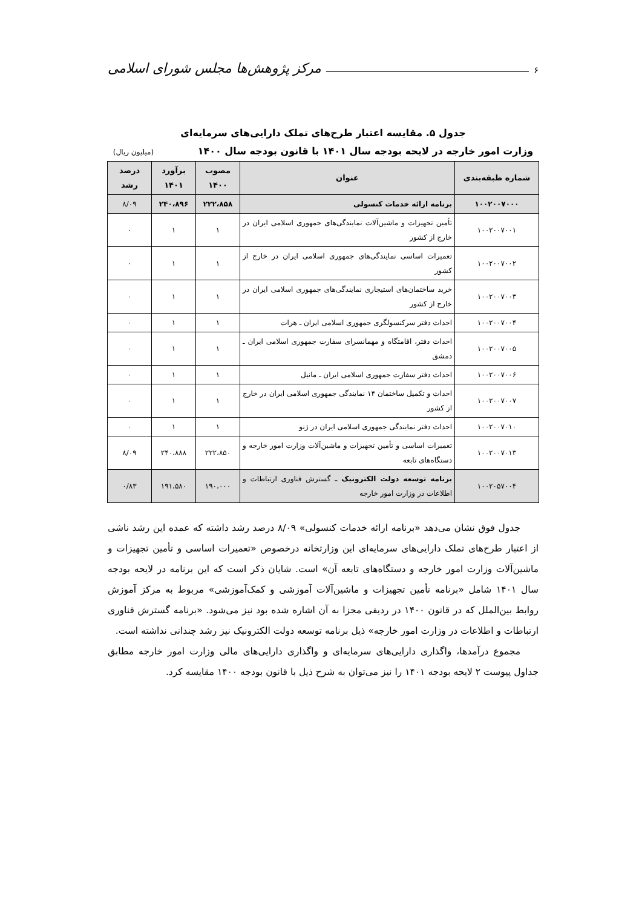۶ مرکز پژوهش‌ها مجلس شورای اسلامی
جدول ۵. مقایسه اعتبار طرح‌های تملک دارایی‌های سرمایه‌ای
وزارت امور خارجه در لایحه بودجه سال ۱۴۰۱ با قانون بودجه سال ۱۴۰۰ (میلیون ریال)
| شماره طبقه‌بندی | عنوان | مصوب ۱۴۰۰ | برآورد ۱۴۰۱ | درصد رشد |
| --- | --- | --- | --- | --- |
| ۱۰۰۲۰۰۷۰۰۰ | برنامه ارائه خدمات کنسولی | ۲۲۲،۸۵۸ | ۲۴۰،۸۹۶ | ۸/۰۹ |
| ۱۰۰۲۰۰۷۰۰۱ | تأمین تجهیزات و ماشین‌آلات نمایندگی‌های جمهوری اسلامی ایران در خارج از کشور | ۱ | ۱ | ۰ |
| ۱۰۰۲۰۰۷۰۰۲ | تعمیرات اساسی نمایندگی‌های جمهوری اسلامی ایران در خارج از کشور | ۱ | ۱ | ۰ |
| ۱۰۰۲۰۰۷۰۰۳ | خرید ساختمان‌های استیجاری نمایندگی‌های جمهوری اسلامی ایران در خارج از کشور | ۱ | ۱ | ۰ |
| ۱۰۰۲۰۰۷۰۰۴ | احداث دفتر سرکنسولگری جمهوری اسلامی ایران ـ هرات | ۱ | ۱ | ۰ |
| ۱۰۰۲۰۰۷۰۰۵ | احداث دفتر، اقامتگاه و مهمانسرای سفارت جمهوری اسلامی ایران ـ دمشق | ۱ | ۱ | ۰ |
| ۱۰۰۲۰۰۷۰۰۶ | احداث دفتر سفارت جمهوری اسلامی ایران ـ مانیل | ۱ | ۱ | ۰ |
| ۱۰۰۲۰۰۷۰۰۷ | احداث و تکمیل ساختمان ۱۴ نمایندگی جمهوری اسلامی ایران در خارج از کشور | ۱ | ۱ | ۰ |
| ۱۰۰۲۰۰۷۰۱۰ | احداث دفتر نمایندگی جمهوری اسلامی ایران در ژنو | ۱ | ۱ | ۰ |
| ۱۰۰۲۰۰۷۰۱۳ | تعمیرات اساسی و تأمین تجهیزات و ماشین‌آلات وزارت امور خارجه و دستگاه‌های تابعه | ۲۲۲،۸۵۰ | ۲۴۰،۸۸۸ | ۸/۰۹ |
| ۱۰۰۲۰۵۷۰۰۴ | برنامه توسعه دولت الکترونیک ـ گسترش فناوری ارتباطات و اطلاعات در وزارت امور خارجه | ۱۹۰،۰۰۰ | ۱۹۱،۵۸۰ | ۰/۸۳ |
جدول فوق نشان می‌دهد «برنامه ارائه خدمات کنسولی» ۸/۰۹ درصد رشد داشته که عمده این رشد ناشی از اعتبار طرح‌های تملک دارایی‌های سرمایه‌ای این وزارتخانه درخصوص «تعمیرات اساسی و تأمین تجهیزات و ماشین‌آلات وزارت امور خارجه و دستگاه‌های تابعه آن» است. شایان ذکر است که این برنامه در لایحه بودجه سال ۱۴۰۱ شامل «برنامه تأمین تجهیزات و ماشین‌آلات آموزشی و کمک‌آموزشی» مربوط به مرکز آموزش روابط بین‌الملل که در قانون ۱۴۰۰ در ردیفی مجزا به آن اشاره شده بود نیز می‌شود. «برنامه گسترش فناوری ارتباطات و اطلاعات در وزارت امور خارجه» ذیل برنامه توسعه دولت الکترونیک نیز رشد چندانی نداشته است.
مجموع درآمدها، واگذاری دارایی‌های سرمایه‌ای و واگذاری دارایی‌های مالی وزارت امور خارجه مطابق جداول پیوست ۲ لایحه بودجه ۱۴۰۱ را نیز می‌توان به شرح ذیل با قانون بودجه ۱۴۰۰ مقایسه کرد.